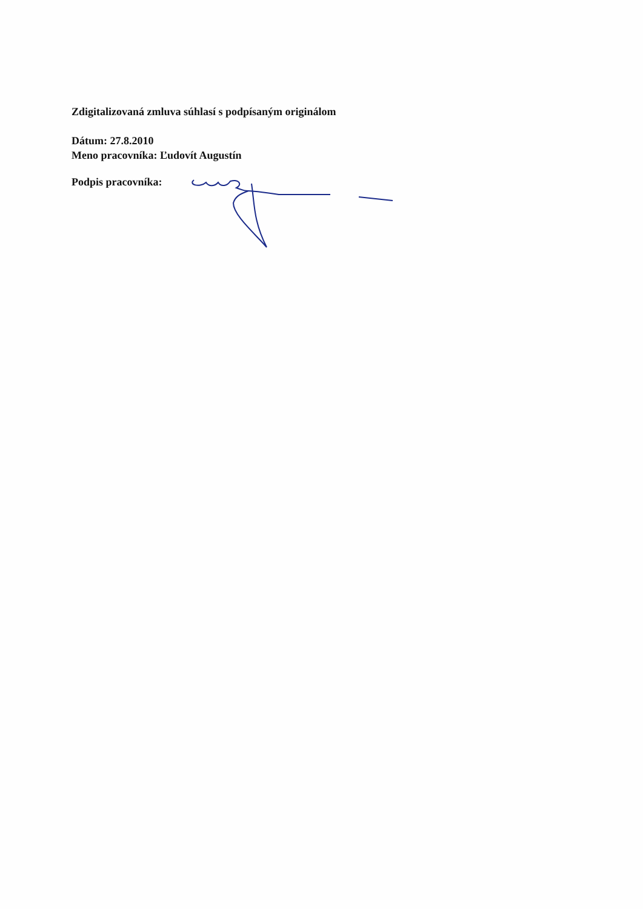Zdigitalizovaná zmluva súhlasí s podpísaným originálom
Dátum: 27.8.2010
Meno pracovníka: Ľudovít Augustín
Podpis pracovníka: